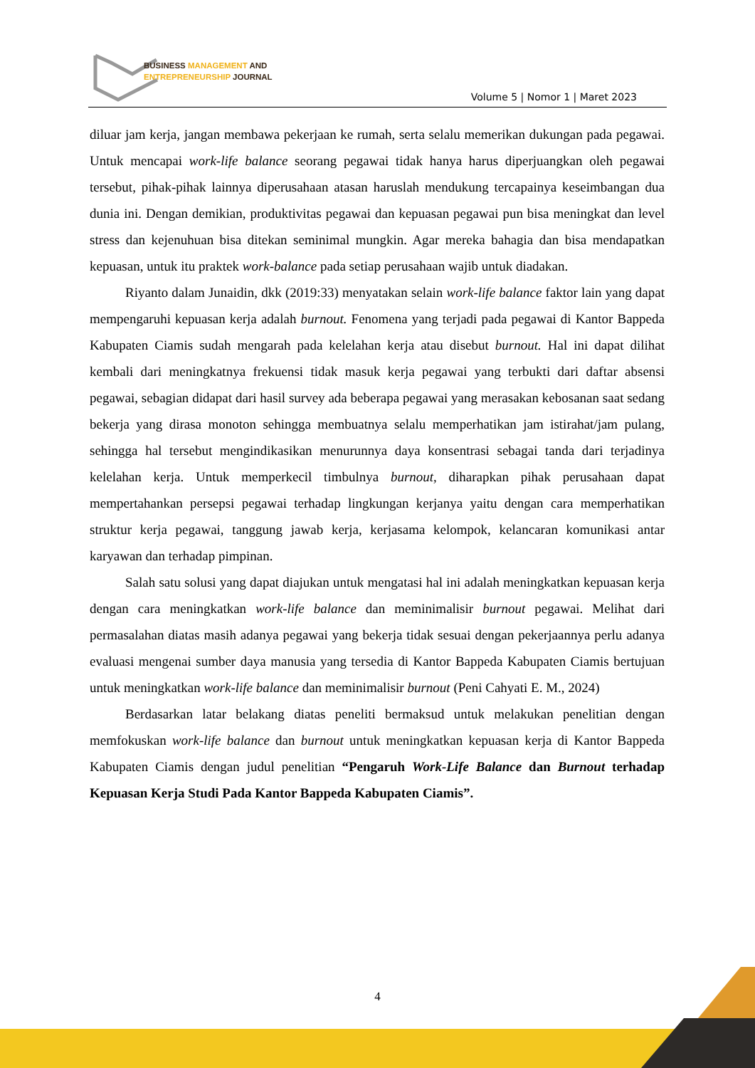BUSINESS MANAGEMENT AND
ENTREPRENEURSHIP JOURNAL
Volume 5 | Nomor 1 | Maret 2023
diluar jam kerja, jangan membawa pekerjaan ke rumah, serta selalu memerikan dukungan pada pegawai. Untuk mencapai work-life balance seorang pegawai tidak hanya harus diperjuangkan oleh pegawai tersebut, pihak-pihak lainnya diperusahaan atasan haruslah mendukung tercapainya keseimbangan dua dunia ini. Dengan demikian, produktivitas pegawai dan kepuasan pegawai pun bisa meningkat dan level stress dan kejenuhuan bisa ditekan seminimal mungkin. Agar mereka bahagia dan bisa mendapatkan kepuasan, untuk itu praktek work-balance pada setiap perusahaan wajib untuk diadakan.
Riyanto dalam Junaidin, dkk (2019:33) menyatakan selain work-life balance faktor lain yang dapat mempengaruhi kepuasan kerja adalah burnout. Fenomena yang terjadi pada pegawai di Kantor Bappeda Kabupaten Ciamis sudah mengarah pada kelelahan kerja atau disebut burnout. Hal ini dapat dilihat kembali dari meningkatnya frekuensi tidak masuk kerja pegawai yang terbukti dari daftar absensi pegawai, sebagian didapat dari hasil survey ada beberapa pegawai yang merasakan kebosanan saat sedang bekerja yang dirasa monoton sehingga membuatnya selalu memperhatikan jam istirahat/jam pulang, sehingga hal tersebut mengindikasikan menurunnya daya konsentrasi sebagai tanda dari terjadinya kelelahan kerja. Untuk memperkecil timbulnya burnout, diharapkan pihak perusahaan dapat mempertahankan persepsi pegawai terhadap lingkungan kerjanya yaitu dengan cara memperhatikan struktur kerja pegawai, tanggung jawab kerja, kerjasama kelompok, kelancaran komunikasi antar karyawan dan terhadap pimpinan.
Salah satu solusi yang dapat diajukan untuk mengatasi hal ini adalah meningkatkan kepuasan kerja dengan cara meningkatkan work-life balance dan meminimalisir burnout pegawai. Melihat dari permasalahan diatas masih adanya pegawai yang bekerja tidak sesuai dengan pekerjaannya perlu adanya evaluasi mengenai sumber daya manusia yang tersedia di Kantor Bappeda Kabupaten Ciamis bertujuan untuk meningkatkan work-life balance dan meminimalisir burnout (Peni Cahyati E. M., 2024)
Berdasarkan latar belakang diatas peneliti bermaksud untuk melakukan penelitian dengan memfokuskan work-life balance dan burnout untuk meningkatkan kepuasan kerja di Kantor Bappeda Kabupaten Ciamis dengan judul penelitian “Pengaruh Work-Life Balance dan Burnout terhadap Kepuasan Kerja Studi Pada Kantor Bappeda Kabupaten Ciamis”.
4